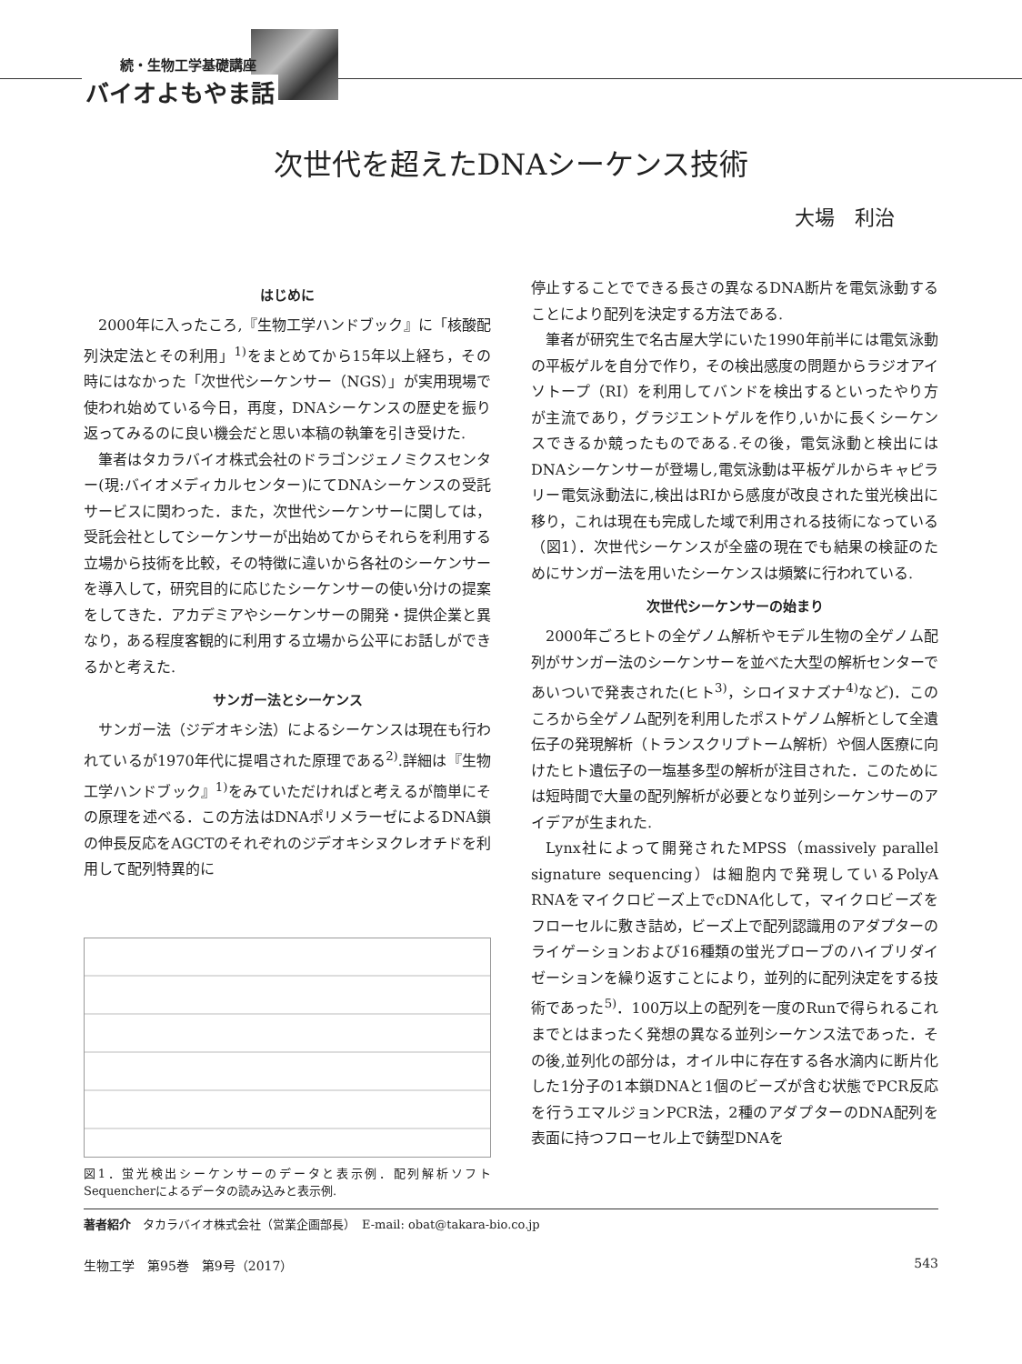続・生物工学基礎講座
バイオよもやま話
次世代を超えたDNAシーケンス技術
大場　利治
はじめに
2000年に入ったころ,『生物工学ハンドブック』に「核酸配列決定法とその利用」<sup>1)</sup>をまとめてから15年以上経ち，その時にはなかった「次世代シーケンサー（NGS）」が実用現場で使われ始めている今日，再度，DNAシーケンスの歴史を振り返ってみるのに良い機会だと思い本稿の執筆を引き受けた.
筆者はタカラバイオ株式会社のドラゴンジェノミクスセンター(現:バイオメディカルセンター)にてDNAシーケンスの受託サービスに関わった．また，次世代シーケンサーに関しては，受託会社としてシーケンサーが出始めてからそれらを利用する立場から技術を比較，その特徴に違いから各社のシーケンサーを導入して，研究目的に応じたシーケンサーの使い分けの提案をしてきた．アカデミアやシーケンサーの開発・提供企業と異なり，ある程度客観的に利用する立場から公平にお話しができるかと考えた.
サンガー法とシーケンス
サンガー法（ジデオキシ法）によるシーケンスは現在も行われているが1970年代に提唱された原理である<sup>2)</sup>.詳細は『生物工学ハンドブック』<sup>1)</sup>をみていただければと考えるが簡単にその原理を述べる．この方法はDNAポリメラーゼによるDNA鎖の伸長反応をAGCTのそれぞれのジデオキシヌクレオチドを利用して配列特異的に
図1．蛍光検出シーケンサーのデータと表示例．配列解析ソフトSequencherによるデータの読み込みと表示例.
停止することでできる長さの異なるDNA断片を電気泳動することにより配列を決定する方法である.
筆者が研究生で名古屋大学にいた1990年前半には電気泳動の平板ゲルを自分で作り，その検出感度の問題からラジオアイソトープ（RI）を利用してバンドを検出するといったやり方が主流であり，グラジエントゲルを作り,いかに長くシーケンスできるか競ったものである.その後，電気泳動と検出にはDNAシーケンサーが登場し,電気泳動は平板ゲルからキャピラリー電気泳動法に,検出はRIから感度が改良された蛍光検出に移り，これは現在も完成した域で利用される技術になっている（図1）．次世代シーケンスが全盛の現在でも結果の検証のためにサンガー法を用いたシーケンスは頻繁に行われている.
次世代シーケンサーの始まり
2000年ごろヒトの全ゲノム解析やモデル生物の全ゲノム配列がサンガー法のシーケンサーを並べた大型の解析センターであいついで発表された(ヒト<sup>3)</sup>，シロイヌナズナ<sup>4)</sup>など)．このころから全ゲノム配列を利用したポストゲノム解析として全遺伝子の発現解析（トランスクリプトーム解析）や個人医療に向けたヒト遺伝子の一塩基多型の解析が注目された．このためには短時間で大量の配列解析が必要となり並列シーケンサーのアイデアが生まれた.
Lynx社によって開発されたMPSS（massively parallel signature sequencing）は細胞内で発現しているPolyA RNAをマイクロビーズ上でcDNA化して，マイクロビーズをフローセルに敷き詰め，ビーズ上で配列認識用のアダプターのライゲーションおよび16種類の蛍光プローブのハイブリダイゼーションを繰り返すことにより，並列的に配列決定をする技術であった<sup>5)</sup>．100万以上の配列を一度のRunで得られるこれまでとはまったく発想の異なる並列シーケンス法であった．その後,並列化の部分は，オイル中に存在する各水滴内に断片化した1分子の1本鎖DNAと1個のビーズが含む状態でPCR反応を行うエマルジョンPCR法，2種のアダプターのDNA配列を表面に持つフローセル上で鋳型DNAを
著者紹介　タカラバイオ株式会社（営業企画部長）　E-mail: obat@takara-bio.co.jp
生物工学　第95巻　第9号（2017） 543